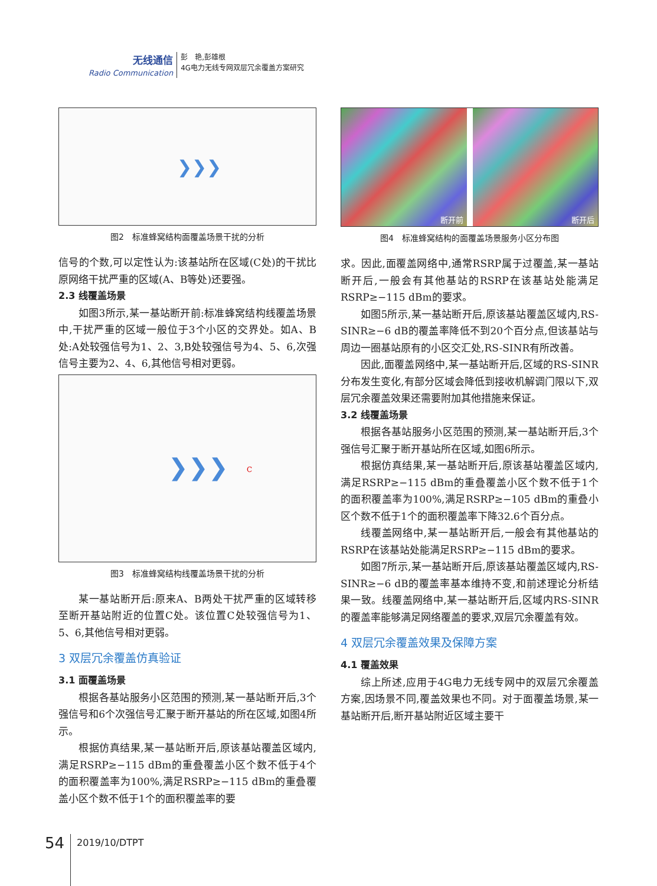无线通信
Radio Communication
彭　艳,彭雄根
4G电力无线专网双层冗余覆盖方案研究
❯❯❯
图2　标准蜂窝结构面覆盖场景干扰的分析
信号的个数,可以定性认为:该基站所在区域(C处)的干扰比原网络干扰严重的区域(A、B等处)还要强。
2.3 线覆盖场景
如图3所示,某一基站断开前:标准蜂窝结构线覆盖场景中,干扰严重的区域一般位于3个小区的交界处。如A、B处:A处较强信号为1、2、3,B处较强信号为4、5、6,次强信号主要为2、4、6,其他信号相对更弱。
❯❯❯
C
图3　标准蜂窝结构线覆盖场景干扰的分析
某一基站断开后:原来A、B两处干扰严重的区域转移至断开基站附近的位置C处。该位置C处较强信号为1、5、6,其他信号相对更弱。
3 双层冗余覆盖仿真验证
3.1 面覆盖场景
根据各基站服务小区范围的预测,某一基站断开后,3个强信号和6个次强信号汇聚于断开基站的所在区域,如图4所示。
根据仿真结果,某一基站断开后,原该基站覆盖区域内,满足RSRP≥−115 dBm的重叠覆盖小区个数不低于4个的面积覆盖率为100%,满足RSRP≥−115 dBm的重叠覆盖小区个数不低于1个的面积覆盖率的要
断开前
断开后
图4　标准蜂窝结构的面覆盖场景服务小区分布图
求。因此,面覆盖网络中,通常RSRP属于过覆盖,某一基站断开后,一般会有其他基站的RSRP在该基站处能满足RSRP≥−115 dBm的要求。
如图5所示,某一基站断开后,原该基站覆盖区域内,RS-SINR≥−6 dB的覆盖率降低不到20个百分点,但该基站与周边一圈基站原有的小区交汇处,RS-SINR有所改善。
因此,面覆盖网络中,某一基站断开后,区域的RS-SINR分布发生变化,有部分区域会降低到接收机解调门限以下,双层冗余覆盖效果还需要附加其他措施来保证。
3.2 线覆盖场景
根据各基站服务小区范围的预测,某一基站断开后,3个强信号汇聚于断开基站所在区域,如图6所示。
根据仿真结果,某一基站断开后,原该基站覆盖区域内,满足RSRP≥−115 dBm的重叠覆盖小区个数不低于1个的面积覆盖率为100%,满足RSRP≥−105 dBm的重叠小区个数不低于1个的面积覆盖率下降32.6个百分点。
线覆盖网络中,某一基站断开后,一般会有其他基站的RSRP在该基站处能满足RSRP≥−115 dBm的要求。
如图7所示,某一基站断开后,原该基站覆盖区域内,RS-SINR≥−6 dB的覆盖率基本维持不变,和前述理论分析结果一致。线覆盖网络中,某一基站断开后,区域内RS-SINR的覆盖率能够满足网络覆盖的要求,双层冗余覆盖有效。
4 双层冗余覆盖效果及保障方案
4.1 覆盖效果
综上所述,应用于4G电力无线专网中的双层冗余覆盖方案,因场景不同,覆盖效果也不同。对于面覆盖场景,某一基站断开后,断开基站附近区域主要干
54 2019/10/DTPT